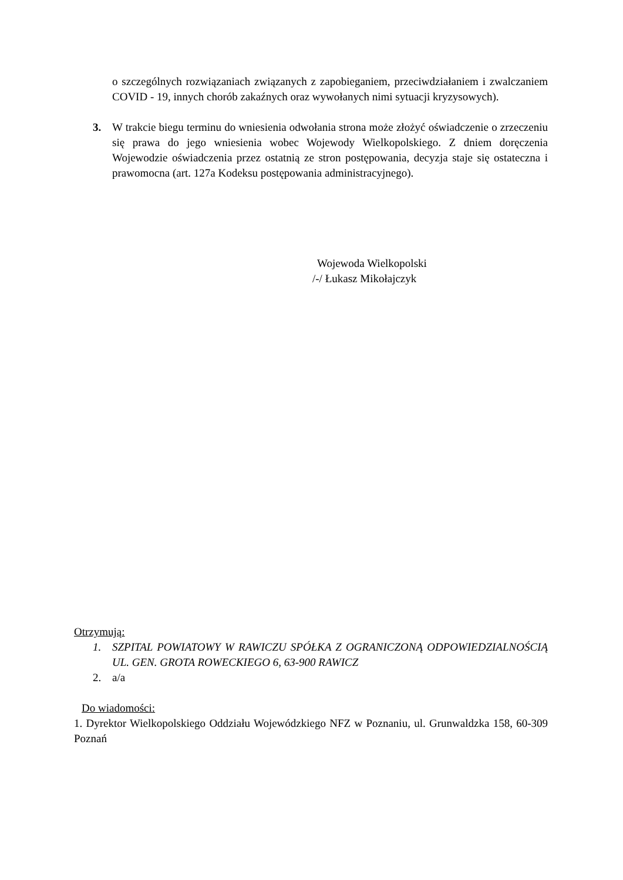o szczególnych rozwiązaniach związanych z zapobieganiem, przeciwdziałaniem i zwalczaniem COVID - 19, innych chorób zakaźnych oraz wywołanych nimi sytuacji kryzysowych).
3. W trakcie biegu terminu do wniesienia odwołania strona może złożyć oświadczenie o zrzeczeniu się prawa do jego wniesienia wobec Wojewody Wielkopolskiego. Z dniem doręczenia Wojewodzie oświadczenia przez ostatnią ze stron postępowania, decyzja staje się ostateczna i prawomocna (art. 127a Kodeksu postępowania administracyjnego).
Wojewoda Wielkopolski
/-/ Łukasz Mikołajczyk
Otrzymują:
1. SZPITAL POWIATOWY W RAWICZU SPÓŁKA Z OGRANICZONĄ ODPOWIEDZIALNOŚCIĄ UL. GEN. GROTA ROWECKIEGO 6, 63-900 RAWICZ
2. a/a
Do wiadomości:
1. Dyrektor Wielkopolskiego Oddziału Wojewódzkiego NFZ w Poznaniu, ul. Grunwaldzka 158, 60-309 Poznań